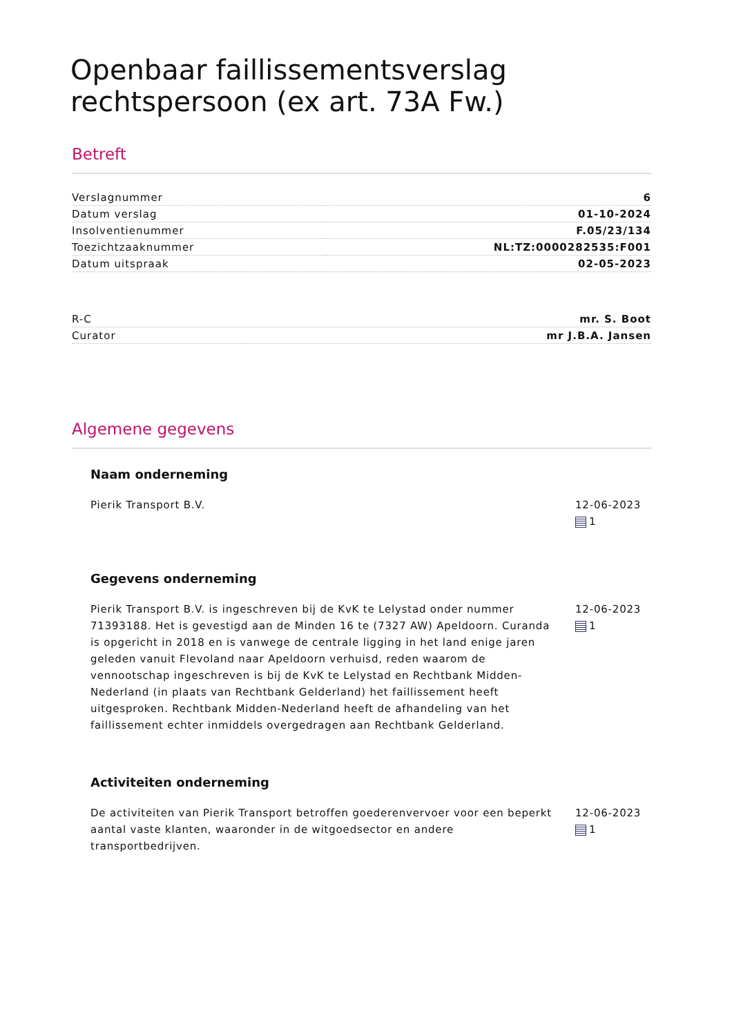Openbaar faillissementsverslag rechtspersoon (ex art. 73A Fw.)
Betreft
| Verslagnummer | 6 |
| Datum verslag | 01-10-2024 |
| Insolventienummer | F.05/23/134 |
| Toezichtzaaknummer | NL:TZ:0000282535:F001 |
| Datum uitspraak | 02-05-2023 |
| R-C | mr. S. Boot |
| Curator | mr J.B.A. Jansen |
Algemene gegevens
Naam onderneming
Pierik Transport B.V. 12-06-2023
1
Gegevens onderneming
Pierik Transport B.V. is ingeschreven bij de KvK te Lelystad onder nummer 71393188. Het is gevestigd aan de Minden 16 te (7327 AW) Apeldoorn. Curanda is opgericht in 2018 en is vanwege de centrale ligging in het land enige jaren geleden vanuit Flevoland naar Apeldoorn verhuisd, reden waarom de vennootschap ingeschreven is bij de KvK te Lelystad en Rechtbank Midden-Nederland (in plaats van Rechtbank Gelderland) het faillissement heeft uitgesproken. Rechtbank Midden-Nederland heeft de afhandeling van het faillissement echter inmiddels overgedragen aan Rechtbank Gelderland.
12-06-2023
1
Activiteiten onderneming
De activiteiten van Pierik Transport betroffen goederenvervoer voor een beperkt aantal vaste klanten, waaronder in de witgoedsector en andere transportbedrijven.
12-06-2023
1